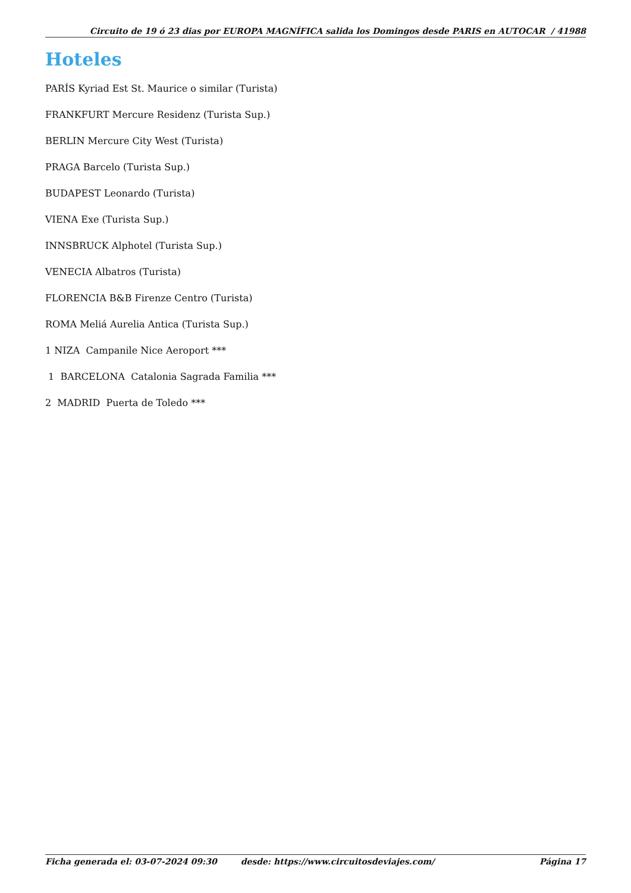Circuito de 19 ó 23 dias por EUROPA MAGNÍFICA salida los Domingos desde PARIS en AUTOCAR / 41988
Hoteles
PARÍS Kyriad Est St. Maurice o similar (Turista)
FRANKFURT Mercure Residenz (Turista Sup.)
BERLIN Mercure City West (Turista)
PRAGA Barcelo (Turista Sup.)
BUDAPEST Leonardo (Turista)
VIENA Exe (Turista Sup.)
INNSBRUCK Alphotel (Turista Sup.)
VENECIA Albatros (Turista)
FLORENCIA B&B Firenze Centro (Turista)
ROMA Meliá Aurelia Antica (Turista Sup.)
1 NIZA Campanile Nice Aeroport ***
1 BARCELONA Catalonia Sagrada Familia ***
2 MADRID Puerta de Toledo ***
Ficha generada el: 03-07-2024 09:30 desde: https://www.circuitosdeviajes.com/ Página 17